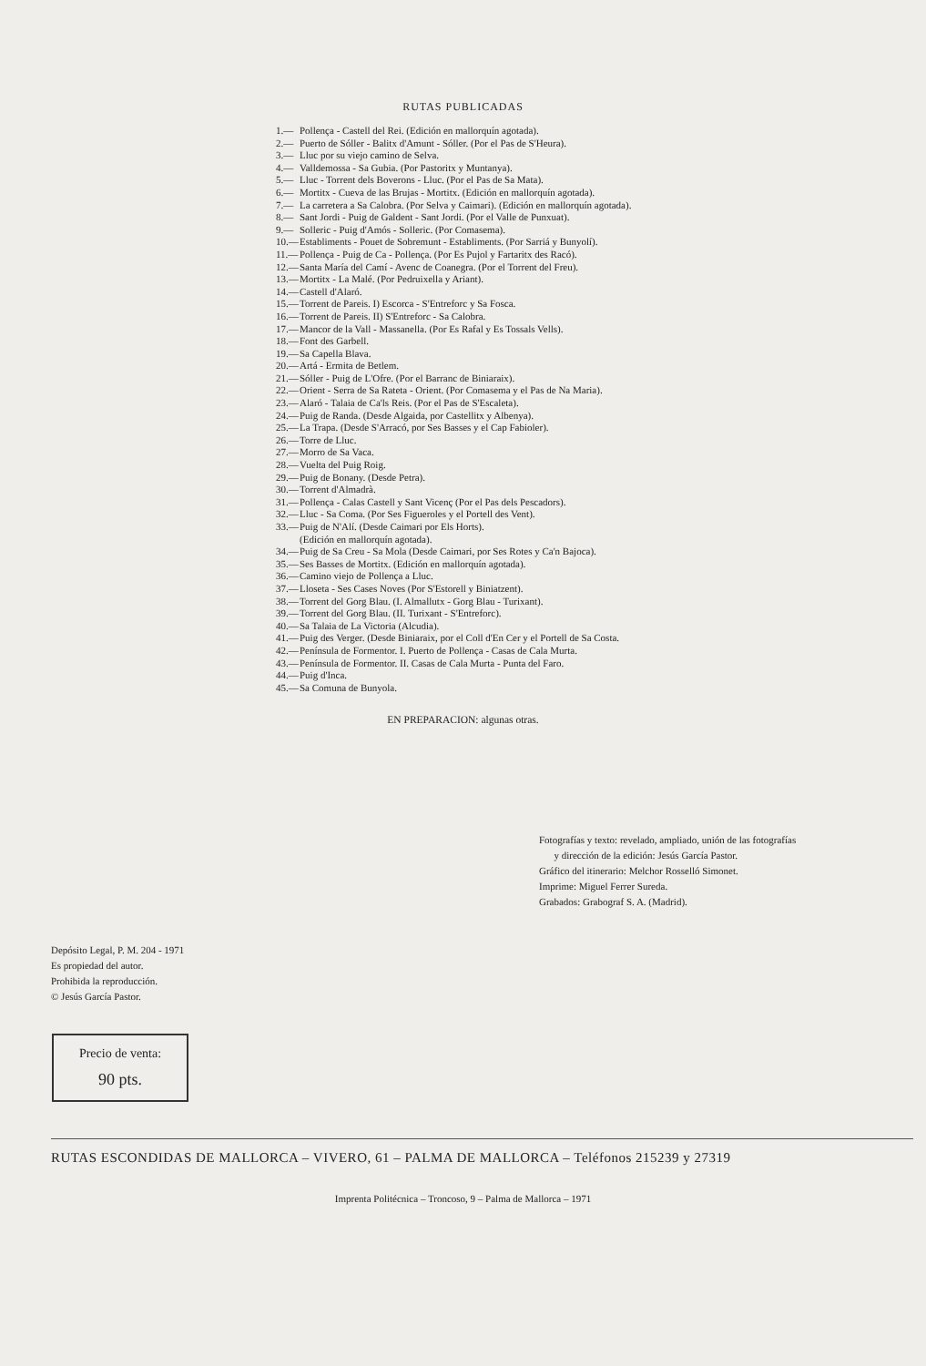RUTAS PUBLICADAS
1.— Pollença - Castell del Rei. (Edición en mallorquín agotada).
2.— Puerto de Sóller - Balitx d'Amunt - Sóller. (Por el Pas de S'Heura).
3.— Lluc por su viejo camino de Selva.
4.— Valldemossa - Sa Gubia. (Por Pastoritx y Muntanya).
5.— Lluc - Torrent dels Boverons - Lluc. (Por el Pas de Sa Mata).
6.— Mortitx - Cueva de las Brujas - Mortitx. (Edición en mallorquín agotada).
7.— La carretera a Sa Calobra. (Por Selva y Caimari). (Edición en mallorquín agotada).
8.— Sant Jordi - Puig de Galdent - Sant Jordi. (Por el Valle de Punxuat).
9.— Solleric - Puig d'Amós - Solleric. (Por Comasema).
10.— Establiments - Pouet de Sobremunt - Establiments. (Por Sarriá y Bunyolí).
11.— Pollença - Puig de Ca - Pollença. (Por Es Pujol y Fartaritx des Racó).
12.— Santa María del Camí - Avenc de Coanegra. (Por el Torrent del Freu).
13.— Mortitx - La Malé. (Por Pedruixella y Ariant).
14.— Castell d'Alaró.
15.— Torrent de Pareis. I) Escorca - S'Entreforc y Sa Fosca.
16.— Torrent de Pareis. II) S'Entreforc - Sa Calobra.
17.— Mancor de la Vall - Massanella. (Por Es Rafal y Es Tossals Vells).
18.— Font des Garbell.
19.— Sa Capella Blava.
20.— Artá - Ermita de Betlem.
21.— Sóller - Puig de L'Ofre. (Por el Barranc de Biniaraix).
22.— Orient - Serra de Sa Rateta - Orient. (Por Comasema y el Pas de Na Maria).
23.— Alaró - Talaia de Ca'ls Reis. (Por el Pas de S'Escaleta).
24.— Puig de Randa. (Desde Algaida, por Castellitx y Albenya).
25.— La Trapa. (Desde S'Arracó, por Ses Basses y el Cap Fabioler).
26.— Torre de Lluc.
27.— Morro de Sa Vaca.
28.— Vuelta del Puig Roig.
29.— Puig de Bonany. (Desde Petra).
30.— Torrent d'Almadrà.
31.— Pollença - Calas Castell y Sant Vicenç (Por el Pas dels Pescadors).
32.— Lluc - Sa Coma. (Por Ses Figueroles y el Portell des Vent).
33.— Puig de N'Alí. (Desde Caimari por Els Horts).
(Edición en mallorquín agotada).
34.— Puig de Sa Creu - Sa Mola (Desde Caimari, por Ses Rotes y Ca'n Bajoca).
35.— Ses Basses de Mortitx. (Edición en mallorquín agotada).
36.— Camino viejo de Pollença a Lluc.
37.— Lloseta - Ses Cases Noves (Por S'Estorell y Biniatzent).
38.— Torrent del Gorg Blau. (I. Almallutx - Gorg Blau - Turixant).
39.— Torrent del Gorg Blau. (II. Turixant - S'Entreforc).
40.— Sa Talaia de La Victoria (Alcudia).
41.— Puig des Verger. (Desde Biniaraix, por el Coll d'En Cer y el Portell de Sa Costa.
42.— Península de Formentor. I. Puerto de Pollença - Casas de Cala Murta.
43.— Península de Formentor. II. Casas de Cala Murta - Punta del Faro.
44.— Puig d'Inca.
45.— Sa Comuna de Bunyola.
EN PREPARACION: algunas otras.
Fotografías y texto: revelado, ampliado, unión de las fotografías
y dirección de la edición: Jesús García Pastor.
Gráfico del itinerario: Melchor Rosselló Simonet.
Imprime: Miguel Ferrer Sureda.
Grabados: Grabograf S. A. (Madrid).
Depósito Legal, P. M. 204 - 1971
Es propiedad del autor.
Prohibida la reproducción.
© Jesús García Pastor.
Precio de venta:
90 pts.
RUTAS ESCONDIDAS DE MALLORCA – VIVERO, 61 – PALMA DE MALLORCA – Teléfonos 215239 y 27319
Imprenta Politécnica – Troncoso, 9 – Palma de Mallorca – 1971